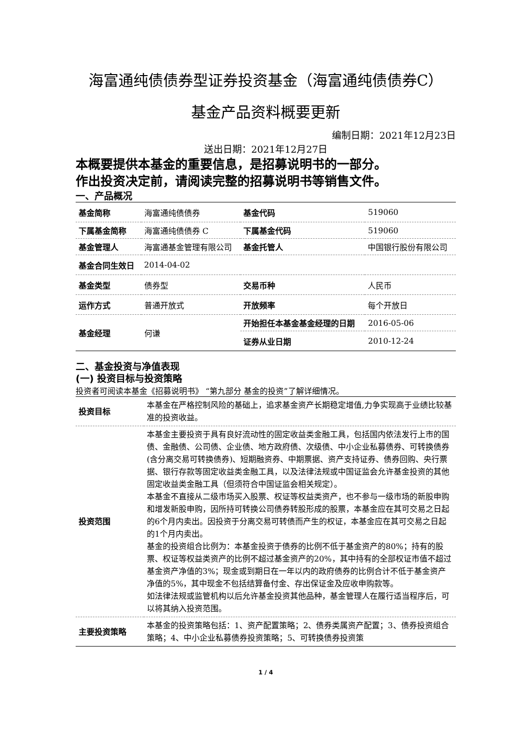海富通纯债债券型证券投资基金（海富通纯债债券C）
基金产品资料概要更新
编制日期：2021年12月23日
送出日期：2021年12月27日
本概要提供本基金的重要信息，是招募说明书的一部分。
作出投资决定前，请阅读完整的招募说明书等销售文件。
一、产品概况
| 基金简称 | 海富通纯债债券 | 基金代码 | 519060 |
| 下属基金简称 | 海富通纯债债券 C | 下属基金代码 | 519060 |
| 基金管理人 | 海富通基金管理有限公司 | 基金托管人 | 中国银行股份有限公司 |
| 基金合同生效日 | 2014-04-02 | | |
| 基金类型 | 债券型 | 交易币种 | 人民币 |
| 运作方式 | 普通开放式 | 开放频率 | 每个开放日 |
| 基金经理 | 何谦 | 开始担任本基金基金经理的日期 | 2016-05-06 |
| | | 证券从业日期 | 2010-12-24 |
二、基金投资与净值表现
(一) 投资目标与投资策略
投资者可阅读本基金《招募说明书》 “第九部分 基金的投资”了解详细情况。
| 投资目标 | 本基金在严格控制风险的基础上，追求基金资产长期稳定增值,力争实现高于业绩比较基准的投资收益。 |
| 投资范围 | 本基金主要投资于具有良好流动性的固定收益类金融工具，包括国内依法发行上市的国债、金融债、公司债、企业债、地方政府债、次级债、中小企业私募债券、可转换债券(含分离交易可转换债券)、短期融资券、中期票据、资产支持证券、债券回购、央行票据、银行存款等固定收益类金融工具，以及法律法规或中国证监会允许基金投资的其他固定收益类金融工具（但须符合中国证监会相关规定）。 本基金不直接从二级市场买入股票、权证等权益类资产，也不参与一级市场的新股申购和增发新股申购，因所持可转换公司债券转股形成的股票，本基金应在其可交易之日起的6个月内卖出。因投资于分离交易可转债而产生的权证，本基金应在其可交易之日起的1个月内卖出。 基金的投资组合比例为：本基金投资于债券的比例不低于基金资产的80%；持有的股票、权证等权益类资产的比例不超过基金资产的20%，其中持有的全部权证市值不超过基金资产净值的3%；现金或到期日在一年以内的政府债券的比例合计不低于基金资产净值的5%，其中现金不包括结算备付金、存出保证金及应收申购款等。 如法律法规或监管机构以后允许基金投资其他品种，基金管理人在履行适当程序后，可以将其纳入投资范围。 |
| 主要投资策略 | 本基金的投资策略包括：1、资产配置策略；2、债券类属资产配置；3、债券投资组合策略；4、中小企业私募债券投资策略；5、可转换债券投资策 |
1 / 4